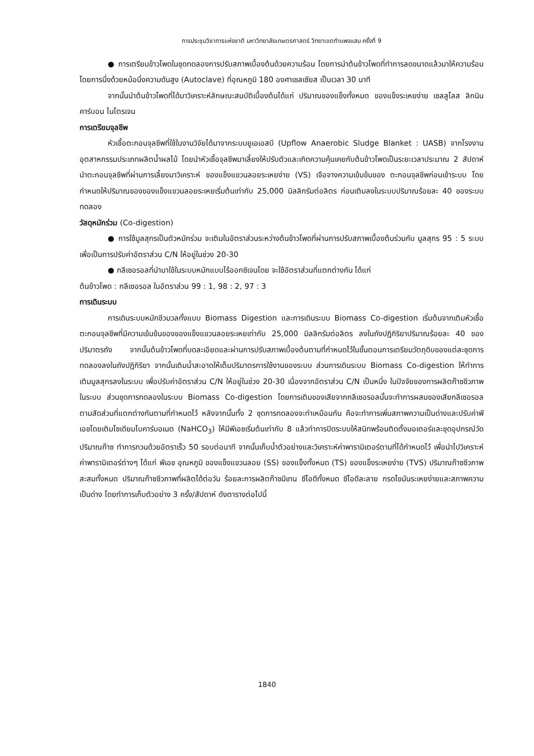การประชุมวิชาการแห่งชาติ มหาวิทยาลัยเกษตรศาสตร์ วิทยาเขตกำแพงแสน ครั้งที่ 9
● การเตรียมข้าวโพดในชุดทดลองการปรับสภาพเบื้องต้นด้วยความร้อน โดยการนำต้นข้าวโพดที่ทำการลดขนาดแล้วมาให้ความร้อนโดยการนึ่งด้วยหม้อนึ่งความดันสูง (Autoclave) ที่อุณหภูมิ 180 องศาเซลเซียส เป็นเวลา 30 นาที
จากนั้นนำต้นข้าวโพดที่ได้มาวิเคราะห์ลักษณะสมบัติเบื้องต้นได้แก่ ปริมาณของแข็งทั้งหมด ของแข็งระเหยง่าย เซลลูโลส ลิกนิน คาร์บอน ไนโตรเจน
การเตรียมจุลชีพ
หัวเชื้อตะกอนจุลชีพที่ใช้ในงานวิจัยได้มาจากระบบยูเอเอสบี (Upflow Anaerobic Sludge Blanket : UASB) จากโรงงานอุตสาหกรรมประเภทผลิตน้ำผลไม้ โดยนำหัวเชื้อจุลชีพมาเลี้ยงให้ปรับตัวและเกิดความคุ้นเคยกับต้นข้าวโพดเป็นระยะเวลาประมาณ 2 สัปดาห์ นำตะกอนจุลชีพที่ผ่านการเลี้ยงมาวิเคราะห์ ของแข็งแขวนลอยระเหยง่าย (VS) เจือจางความเข้มข้นของ ตะกอนจุลชีพก่อนเข้าระบบ โดยกำหนดให้ปริมาณของของแข็งแขวนลอยระเหยเริ่มต้นเท่ากับ 25,000 มิลลิกรัมต่อลิตร ก่อนเติมลงในระบบปริมาณร้อยละ 40 ของระบบทดลอง
วัสดุหมักร่วม (Co-digestion)
● การใช้มูลสุกรเป็นตัวหมักร่วม จะเติมในอัตราส่วนระหว่างต้นข้าวโพดที่ผ่านการปรับสภาพเบื้องต้นร่วมกับ มูลสุกร 95 : 5 ระบบ เพื่อเป็นการปรับค่าอัตราส่วน C/N ให้อยู่ในช่วง 20-30
● กลีเซอรอลที่นำมาใช้ในระบบหมักแบบไร้ออกซิเจนโดย จะใช้อัตราส่วนที่แตกต่างกัน ได้แก่
ต้นข้าวโพด : กลีเซอรอล ในอัตราส่วน 99 : 1, 98 : 2, 97 : 3
การเดินระบบ
การเดินระบบหมักชีวมวลทั้งแบบ Biomass Digestion และการเดินระบบ Biomass Co-digestion เริ่มต้นจากเติมหัวเชื้อตะกอนจุลชีพที่มีความเข้มข้นของของแข็งแขวนลอยระเหยเท่ากับ 25,000 มิลลิกรัมต่อลิตร ลงในถังปฏิกิริยาปริมาณร้อยละ 40 ของปริมาตรถัง จากนั้นต้นข้าวโพดที่บดละเอียดและผ่านการปรับสภาพเบื้องต้นตามที่กำหนดไว้ในขั้นตอนการเตรียมวัตถุดิบของแต่ละชุดการทดลองลงในถังปฏิกิริยา จากนั้นเติมน้ำสะอาดให้เต็มปริมาตรการใช้งานของระบบ ส่วนการเดินระบบ Biomass Co-digestion ให้ทำการเติมมูลสุกรลงในระบบ เพื่อปรับค่าอัตราส่วน C/N ให้อยู่ในช่วง 20-30 เนื่องจากอัตราส่วน C/N เป็นหนึ่ง ในปัจจัยของการผลิตก๊าซชีวภาพในระบบ ส่วนชุดการทดลองในระบบ Biomass Co-digestion โดยการเติมของเสียจากกลีเซอรอลนั้นจะทำการผสมของเสียกลีเซอรอลตามสัดส่วนที่แตกต่างกันตามที่กำหนดไว้ หลังจากนั้นทั้ง 2 ชุดการทดลองจะทำเหมือนกัน คือจะทำการเพิ่มสภาพความเป็นด่างและปรับค่าพีเอชโดยเติมโซเดียมไบคาร์บอเนต (NaHCO<sub>3</sub>) ให้มีพีเอชเริ่มต้นเท่ากับ 8 แล้วทำการปิดระบบให้สนิทพร้อมติดตั้งมอเตอร์และชุดอุปกรณ์วัดปริมาณก๊าซ ทำการกวนด้วยอัตราเร็ว 50 รอบต่อนาที จากนั้นเก็บน้ำตัวอย่างและวิเคราะห์ค่าพารามิเตอร์ตามที่ได้กำหนดไว้ เพื่อนำไปวิเคราะห์ค่าพารามิเตอร์ต่างๆ ได้แก่ พีเอช อุณหภูมิ ของแข็งแขวนลอย (SS) ของแข็งทั้งหมด (TS) ของแข็งระเหยง่าย (TVS) ปริมาณก๊าซชีวภาพสะสมทั้งหมด ปริมาณก๊าซชีวภาพที่ผลิตได้ต่อวัน ร้อยละการผลิตก๊าซมีเทน ซีโอดีทั้งหมด ซีโอดีละลาย กรดไขมันระเหยง่ายและสภาพความเป็นด่าง โดยทำการเก็บตัวอย่าง 3 ครั้ง/สัปดาห์ ดังตารางต่อไปนี้
1840